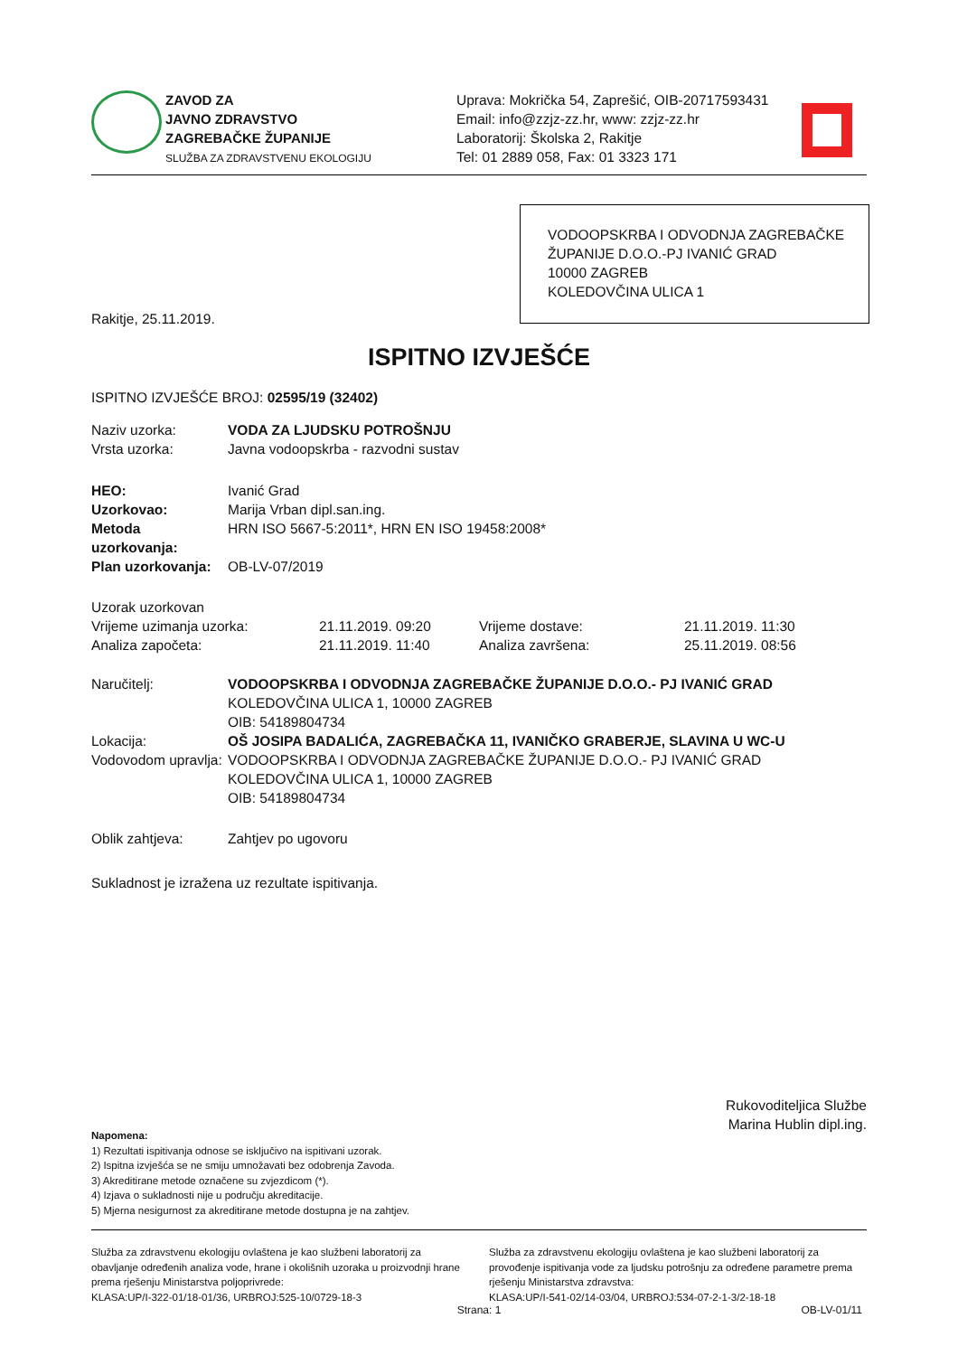ZAVOD ZA
JAVNO ZDRAVSTVO
ZAGREBAČKE ŽUPANIJE
SLUŽBA ZA ZDRAVSTVENU EKOLOGIJU
Uprava: Mokrička 54, Zaprešić, OIB-20717593431
Email: info@zzjz-zz.hr, www: zzjz-zz.hr
Laboratorij: Školska 2, Rakitje
Tel: 01 2889 058, Fax: 01 3323 171
VODOOPSKRBA I ODVODNJA ZAGREBAČKE ŽUPANIJE D.O.O.-PJ IVANIĆ GRAD
10000 ZAGREB
KOLEDOVČINA ULICA 1
Rakitje, 25.11.2019.
ISPITNO IZVJEŠĆE
ISPITNO IZVJEŠĆE BROJ: 02595/19 (32402)
| Naziv uzorka: | VODA ZA LJUDSKU POTROŠNJU |
| Vrsta uzorka: | Javna vodoopskrba - razvodni sustav |
| HEO: | Ivanić Grad |
| Uzorkovao: | Marija Vrban dipl.san.ing. |
| Metoda uzorkovanja: | HRN ISO 5667-5:2011*, HRN EN ISO 19458:2008* |
| Plan uzorkovanja: | OB-LV-07/2019 |
| Uzorak uzorkovan | | | |
| Vrijeme uzimanja uzorka: | 21.11.2019. 09:20 | Vrijeme dostave: | 21.11.2019. 11:30 |
| Analiza započeta: | 21.11.2019. 11:40 | Analiza završena: | 25.11.2019. 08:56 |
| Naručitelj: | VODOOPSKRBA I ODVODNJA ZAGREBAČKE ŽUPANIJE D.O.O.- PJ IVANIĆ GRAD KOLEDOVČINA ULICA 1, 10000 ZAGREB OIB: 54189804734 |
| Lokacija: | OŠ JOSIPA BADALIĆA, ZAGREBAČKA 11, IVANIČKO GRABERJE, SLAVINA U WC-U |
| Vodovodom upravlja: | VODOOPSKRBA I ODVODNJA ZAGREBAČKE ŽUPANIJE D.O.O.- PJ IVANIĆ GRAD KOLEDOVČINA ULICA 1, 10000 ZAGREB OIB: 54189804734 |
| Oblik zahtjeva: | Zahtjev po ugovoru |
Sukladnost je izražena uz rezultate ispitivanja.
Rukovoditeljica Službe
Marina Hublin dipl.ing.
Napomena:
1) Rezultati ispitivanja odnose se isključivo na ispitivani uzorak.
2) Ispitna izvješća se ne smiju umnožavati bez odobrenja Zavoda.
3) Akreditirane metode označene su zvjezdicom (*).
4) Izjava o sukladnosti nije u području akreditacije.
5) Mjerna nesigurnost za akreditirane metode dostupna je na zahtjev.
Služba za zdravstvenu ekologiju ovlaštena je kao službeni laboratorij za obavljanje određenih analiza vode, hrane i okolišnih uzoraka u proizvodnji hrane prema rješenju Ministarstva poljoprivrede:
KLASA:UP/I-322-01/18-01/36, URBROJ:525-10/0729-18-3
Služba za zdravstvenu ekologiju ovlaštena je kao službeni laboratorij za provođenje ispitivanja vode za ljudsku potrošnju za određene parametre prema rješenju Ministarstva zdravstva:
KLASA:UP/I-541-02/14-03/04, URBROJ:534-07-2-1-3/2-18-18
Strana: 1 OB-LV-01/11